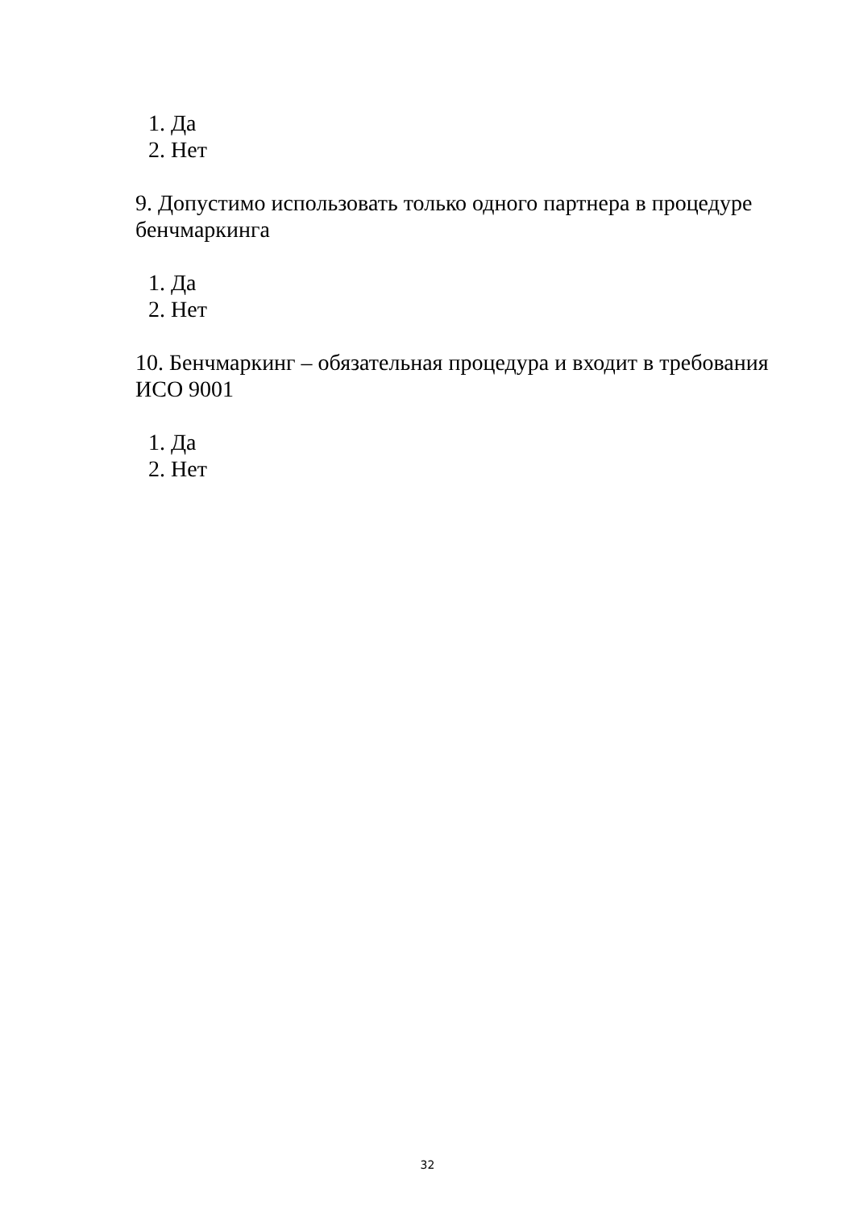1. Да
2. Нет
9. Допустимо использовать только одного партнера в процедуре бенчмаркинга
1. Да
2. Нет
10. Бенчмаркинг – обязательная процедура и входит в требования ИСО 9001
1. Да
2. Нет
32